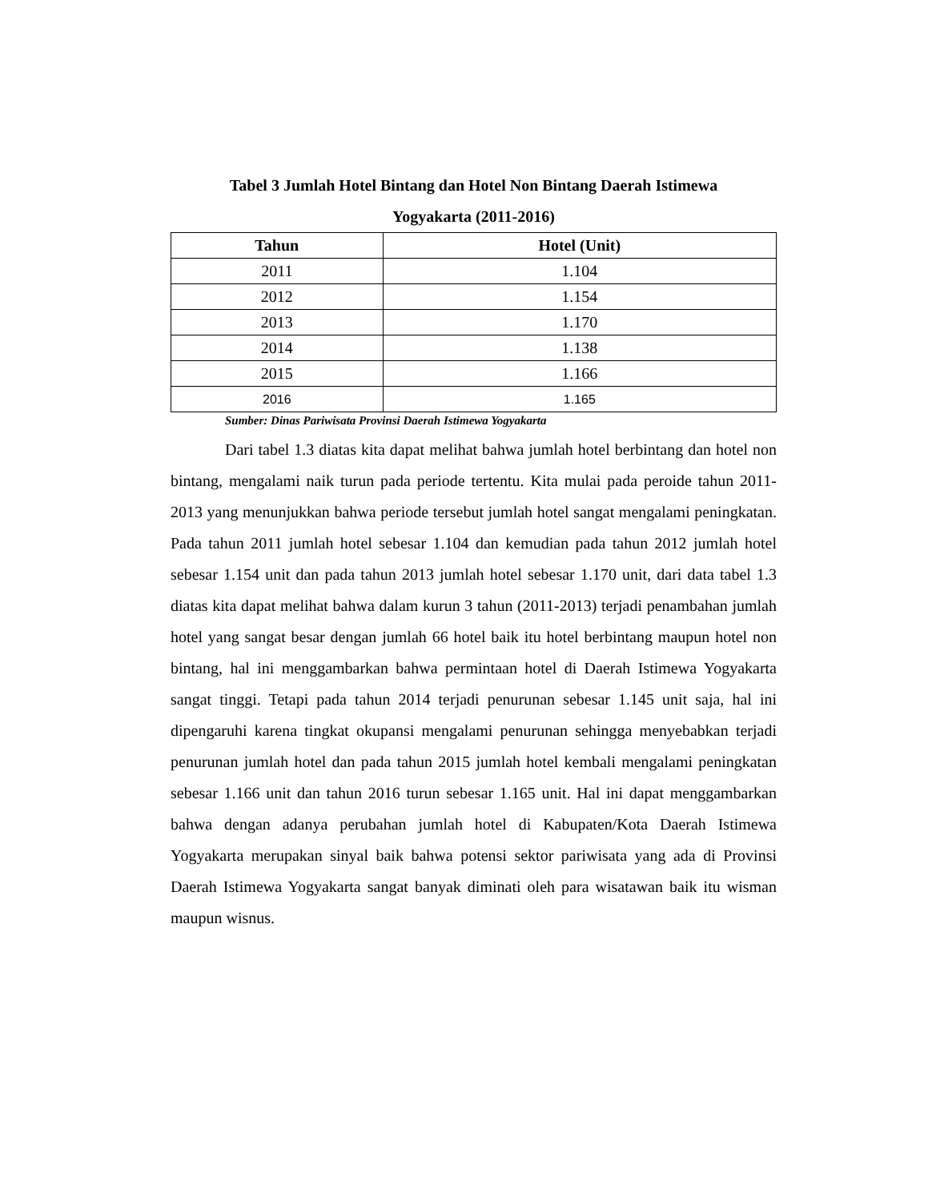Tabel 3 Jumlah Hotel Bintang dan Hotel Non Bintang Daerah Istimewa
Yogyakarta (2011-2016)
| Tahun | Hotel (Unit) |
| --- | --- |
| 2011 | 1.104 |
| 2012 | 1.154 |
| 2013 | 1.170 |
| 2014 | 1.138 |
| 2015 | 1.166 |
| 2016 | 1.165 |
Sumber: Dinas Pariwisata Provinsi Daerah Istimewa Yogyakarta
Dari tabel 1.3 diatas kita dapat melihat bahwa jumlah hotel berbintang dan hotel non bintang, mengalami naik turun pada periode tertentu. Kita mulai pada peroide tahun 2011-2013 yang menunjukkan bahwa periode tersebut jumlah hotel sangat mengalami peningkatan. Pada tahun 2011 jumlah hotel sebesar 1.104 dan kemudian pada tahun 2012 jumlah hotel sebesar 1.154 unit dan pada tahun 2013 jumlah hotel sebesar 1.170 unit, dari data tabel 1.3 diatas kita dapat melihat bahwa dalam kurun 3 tahun (2011-2013) terjadi penambahan jumlah hotel yang sangat besar dengan jumlah 66 hotel baik itu hotel berbintang maupun hotel non bintang, hal ini menggambarkan bahwa permintaan hotel di Daerah Istimewa Yogyakarta sangat tinggi. Tetapi pada tahun 2014 terjadi penurunan sebesar 1.145 unit saja, hal ini dipengaruhi karena tingkat okupansi mengalami penurunan sehingga menyebabkan terjadi penurunan jumlah hotel dan pada tahun 2015 jumlah hotel kembali mengalami peningkatan sebesar 1.166 unit dan tahun 2016 turun sebesar 1.165 unit. Hal ini dapat menggambarkan bahwa dengan adanya perubahan jumlah hotel di Kabupaten/Kota Daerah Istimewa Yogyakarta merupakan sinyal baik bahwa potensi sektor pariwisata yang ada di Provinsi Daerah Istimewa Yogyakarta sangat banyak diminati oleh para wisatawan baik itu wisman maupun wisnus.